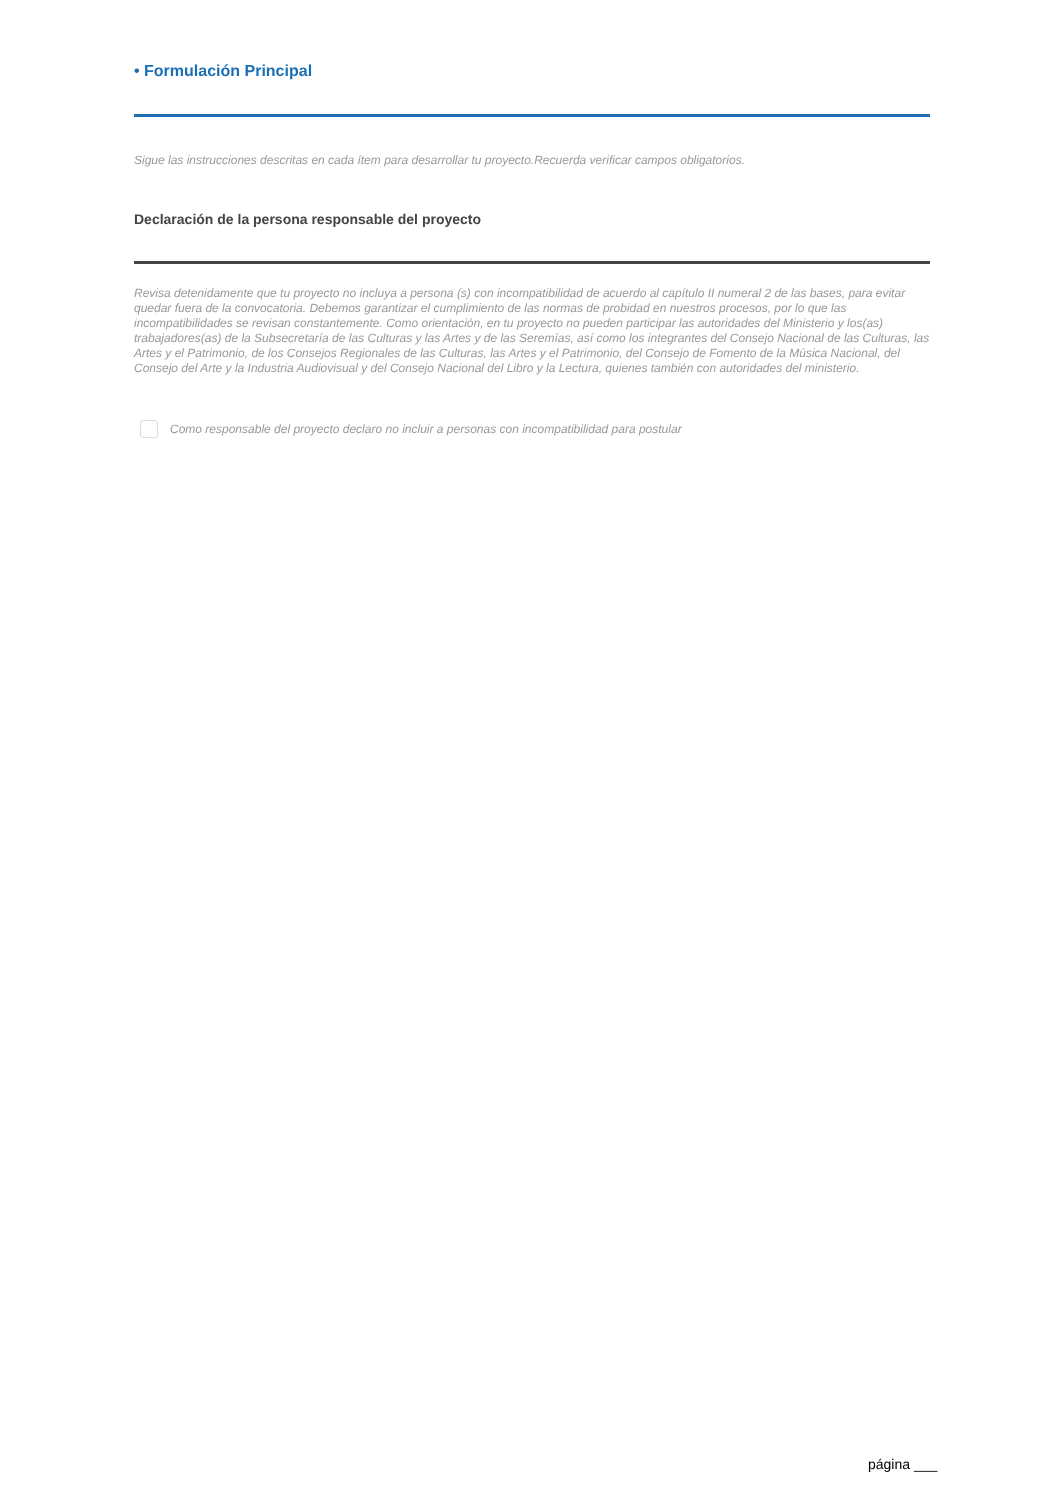• Formulación Principal
Sigue las instrucciones descritas en cada ítem para desarrollar tu proyecto.Recuerda verificar campos obligatorios.
Declaración de la persona responsable del proyecto
Revisa detenidamente que tu proyecto no incluya a persona (s) con incompatibilidad de acuerdo al capítulo II numeral 2 de las bases, para evitar quedar fuera de la convocatoria. Debemos garantizar el cumplimiento de las normas de probidad en nuestros procesos, por lo que las incompatibilidades se revisan constantemente. Como orientación, en tu proyecto no pueden participar las autoridades del Ministerio y los(as) trabajadores(as) de la Subsecretaría de las Culturas y las Artes y de las Seremías, así como los integrantes del Consejo Nacional de las Culturas, las Artes y el Patrimonio, de los Consejos Regionales de las Culturas, las Artes y el Patrimonio, del Consejo de Fomento de la Música Nacional, del Consejo del Arte y la Industria Audiovisual y del Consejo Nacional del Libro y la Lectura, quienes también con autoridades del ministerio.
Como responsable del proyecto declaro no incluir a personas con incompatibilidad para postular
página ___